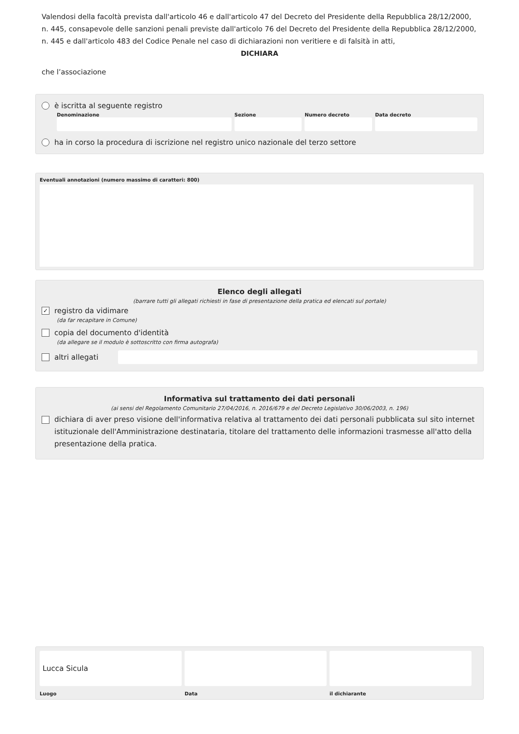Valendosi della facoltà prevista dall'articolo 46 e dall'articolo 47 del Decreto del Presidente della Repubblica 28/12/2000, n. 445, consapevole delle sanzioni penali previste dall'articolo 76 del Decreto del Presidente della Repubblica 28/12/2000, n. 445 e dall'articolo 483 del Codice Penale nel caso di dichiarazioni non veritiere e di falsità in atti,
DICHIARA
che l’associazione
è iscritta al seguente registro
Denominazione Sezione Numero decreto Data decreto
ha in corso la procedura di iscrizione nel registro unico nazionale del terzo settore
Eventuali annotazioni (numero massimo di caratteri: 800)
Elenco degli allegati
(barrare tutti gli allegati richiesti in fase di presentazione della pratica ed elencati sul portale)
✓ registro da vidimare
(da far recapitare in Comune)
copia del documento d'identità
(da allegare se il modulo è sottoscritto con firma autografa)
altri allegati
Informativa sul trattamento dei dati personali
(ai sensi del Regolamento Comunitario 27/04/2016, n. 2016/679 e del Decreto Legislativo 30/06/2003, n. 196)
dichiara di aver preso visione dell'informativa relativa al trattamento dei dati personali pubblicata sul sito internet istituzionale dell'Amministrazione destinataria, titolare del trattamento delle informazioni trasmesse all'atto della presentazione della pratica.
Lucca Sicula
Luogo
Data il dichiarante